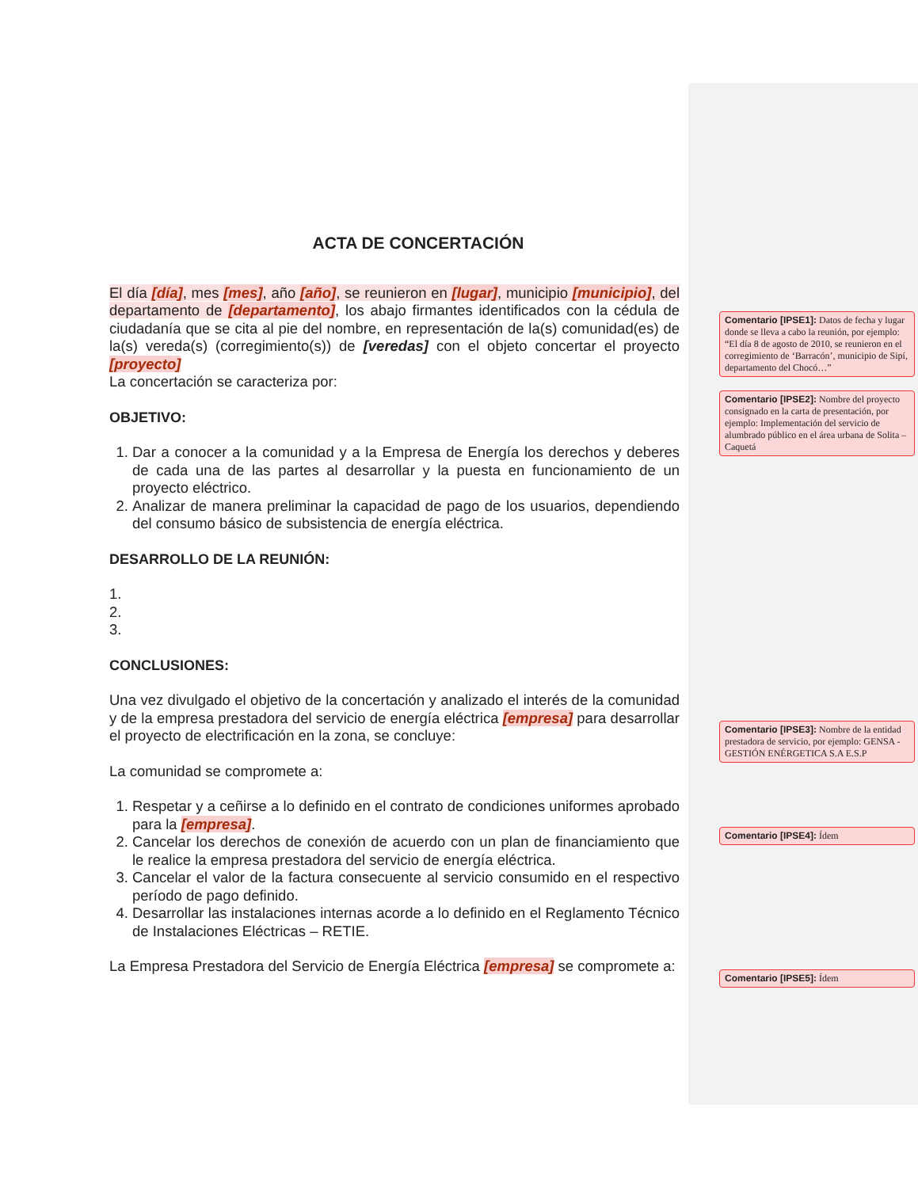ACTA DE CONCERTACIÓN
El día [día], mes [mes], año [año], se reunieron en [lugar], municipio [municipio], del departamento de [departamento], los abajo firmantes identificados con la cédula de ciudadanía que se cita al pie del nombre, en representación de la(s) comunidad(es) de la(s) vereda(s) (corregimiento(s)) de [veredas] con el objeto concertar el proyecto [proyecto]
La concertación se caracteriza por:
OBJETIVO:
1. Dar a conocer a la comunidad y a la Empresa de Energía los derechos y deberes de cada una de las partes al desarrollar y la puesta en funcionamiento de un proyecto eléctrico.
2. Analizar de manera preliminar la capacidad de pago de los usuarios, dependiendo del consumo básico de subsistencia de energía eléctrica.
DESARROLLO DE LA REUNIÓN:
1.
2.
3.
CONCLUSIONES:
Una vez divulgado el objetivo de la concertación y analizado el interés de la comunidad y de la empresa prestadora del servicio de energía eléctrica [empresa] para desarrollar el proyecto de electrificación en la zona, se concluye:
La comunidad se compromete a:
1. Respetar y a ceñirse a lo definido en el contrato de condiciones uniformes aprobado para la [empresa].
2. Cancelar los derechos de conexión de acuerdo con un plan de financiamiento que le realice la empresa prestadora del servicio de energía eléctrica.
3. Cancelar el valor de la factura consecuente al servicio consumido en el respectivo período de pago definido.
4. Desarrollar las instalaciones internas acorde a lo definido en el Reglamento Técnico de Instalaciones Eléctricas – RETIE.
La Empresa Prestadora del Servicio de Energía Eléctrica [empresa] se compromete a:
Comentario [IPSE1]: Datos de fecha y lugar donde se lleva a cabo la reunión, por ejemplo: “El día 8 de agosto de 2010, se reunieron en el corregimiento de ‘Barracón’, municipio de Sipí, departamento del Chocó…”
Comentario [IPSE2]: Nombre del proyecto consignado en la carta de presentación, por ejemplo: Implementación del servicio de alumbrado público en el área urbana de Solita – Caquetá
Comentario [IPSE3]: Nombre de la entidad prestadora de servicio, por ejemplo: GENSA - GESTIÓN ENÉRGETICA S.A E.S.P
Comentario [IPSE4]: Ídem
Comentario [IPSE5]: Ídem